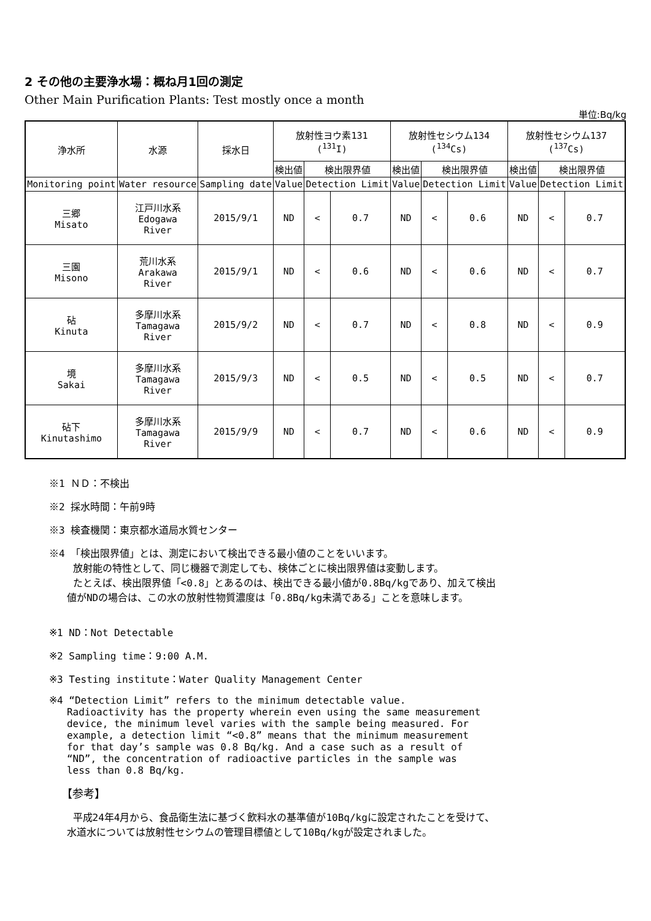2 その他の主要浄水場：概ね月1回の測定
Other Main Purification Plants: Test mostly once a month
単位:Bq/kg
| 浄水所 | 水源 | 採水日 | 放射性ヨウ素131 (<sup>131</sup>I) | | | 放射性セシウム134 (<sup>134</sup>Cs) | | | 放射性セシウム137 (<sup>137</sup>Cs) | | |
| --- | --- | --- | --- | --- | --- | --- | --- | --- | --- | --- | --- |
| | | | 検出値 | 検出限界値 | | 検出値 | 検出限界値 | | 検出値 | 検出限界値 | |
| Monitoring point | Water resource | Sampling date | Value | Detection Limit | | Value | Detection Limit | | Value | Detection Limit | |
| 三郷 Misato | 江戸川水系 Edogawa River | 2015/9/1 | ND | < | 0.7 | ND | < | 0.6 | ND | < | 0.7 |
| 三園 Misono | 荒川水系 Arakawa River | 2015/9/1 | ND | < | 0.6 | ND | < | 0.6 | ND | < | 0.7 |
| 砧 Kinuta | 多摩川水系 Tamagawa River | 2015/9/2 | ND | < | 0.7 | ND | < | 0.8 | ND | < | 0.9 |
| 境 Sakai | 多摩川水系 Tamagawa River | 2015/9/3 | ND | < | 0.5 | ND | < | 0.5 | ND | < | 0.7 |
| 砧下 Kinutashimo | 多摩川水系 Tamagawa River | 2015/9/9 | ND | < | 0.7 | ND | < | 0.6 | ND | < | 0.9 |
※1 ＮＤ：不検出
※2 採水時間：午前9時
※3 検査機関：東京都水道局水質センター
※4 「検出限界値」とは、測定において検出できる最小値のことをいいます。
放射能の特性として、同じ機器で測定しても、検体ごとに検出限界値は変動します。
たとえば、検出限界値「<0.8」とあるのは、検出できる最小値が0.8Bq/kgであり、加えて検出
値がNDの場合は、この水の放射性物質濃度は「0.8Bq/kg未満である」ことを意味します。
※1 ND：Not Detectable
※2 Sampling time：9:00 A.M.
※3 Testing institute：Water Quality Management Center
※4 “Detection Limit” refers to the minimum detectable value.
Radioactivity has the property wherein even using the same measurement
device, the minimum level varies with the sample being measured. For
example, a detection limit “<0.8” means that the minimum measurement
for that day’s sample was 0.8 Bq/kg. And a case such as a result of
“ND”, the concentration of radioactive particles in the sample was
less than 0.8 Bq/kg.
【参考】
平成24年4月から、食品衛生法に基づく飲料水の基準値が10Bq/kgに設定されたことを受けて、
水道水については放射性セシウムの管理目標値として10Bq/kgが設定されました。